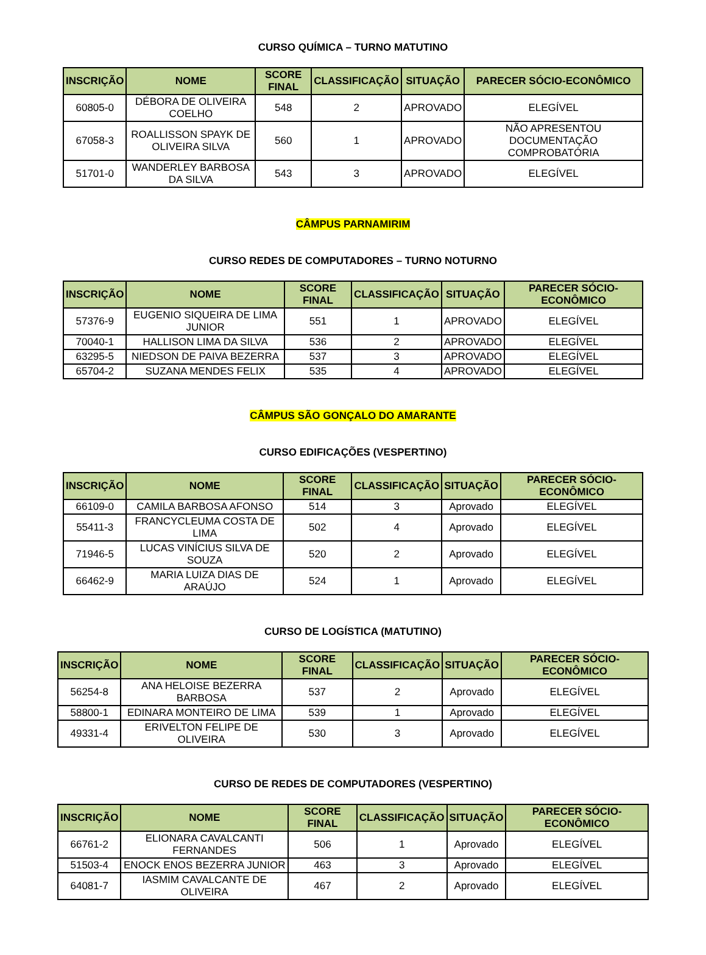CURSO QUÍMICA – TURNO MATUTINO
| INSCRIÇÃO | NOME | SCORE FINAL | CLASSIFICAÇÃO | SITUAÇÃO | PARECER SÓCIO-ECONÔMICO |
| --- | --- | --- | --- | --- | --- |
| 60805-0 | DÉBORA DE OLIVEIRA COELHO | 548 | 2 | APROVADO | ELEGÍVEL |
| 67058-3 | ROALLISSON SPAYK DE OLIVEIRA SILVA | 560 | 1 | APROVADO | NÃO APRESENTOU DOCUMENTAÇÃO COMPROBATÓRIA |
| 51701-0 | WANDERLEY BARBOSA DA SILVA | 543 | 3 | APROVADO | ELEGÍVEL |
CÂMPUS PARNAMIRIM
CURSO REDES DE COMPUTADORES – TURNO NOTURNO
| INSCRIÇÃO | NOME | SCORE FINAL | CLASSIFICAÇÃO | SITUAÇÃO | PARECER SÓCIO-ECONÔMICO |
| --- | --- | --- | --- | --- | --- |
| 57376-9 | EUGENIO SIQUEIRA DE LIMA JUNIOR | 551 | 1 | APROVADO | ELEGÍVEL |
| 70040-1 | HALLISON LIMA DA SILVA | 536 | 2 | APROVADO | ELEGÍVEL |
| 63295-5 | NIEDSON DE PAIVA BEZERRA | 537 | 3 | APROVADO | ELEGÍVEL |
| 65704-2 | SUZANA MENDES FELIX | 535 | 4 | APROVADO | ELEGÍVEL |
CÂMPUS SÃO GONÇALO DO AMARANTE
CURSO EDIFICAÇÕES (VESPERTINO)
| INSCRIÇÃO | NOME | SCORE FINAL | CLASSIFICAÇÃO | SITUAÇÃO | PARECER SÓCIO-ECONÔMICO |
| --- | --- | --- | --- | --- | --- |
| 66109-0 | CAMILA BARBOSA AFONSO | 514 | 3 | Aprovado | ELEGÍVEL |
| 55411-3 | FRANCYCLEUMA COSTA DE LIMA | 502 | 4 | Aprovado | ELEGÍVEL |
| 71946-5 | LUCAS VINÍCIUS SILVA DE SOUZA | 520 | 2 | Aprovado | ELEGÍVEL |
| 66462-9 | MARIA LUIZA DIAS DE ARAÚJO | 524 | 1 | Aprovado | ELEGÍVEL |
CURSO DE LOGÍSTICA (MATUTINO)
| INSCRIÇÃO | NOME | SCORE FINAL | CLASSIFICAÇÃO | SITUAÇÃO | PARECER SÓCIO-ECONÔMICO |
| --- | --- | --- | --- | --- | --- |
| 56254-8 | ANA HELOISE BEZERRA BARBOSA | 537 | 2 | Aprovado | ELEGÍVEL |
| 58800-1 | EDINARA MONTEIRO DE LIMA | 539 | 1 | Aprovado | ELEGÍVEL |
| 49331-4 | ERIVELTON FELIPE DE OLIVEIRA | 530 | 3 | Aprovado | ELEGÍVEL |
CURSO DE REDES DE COMPUTADORES (VESPERTINO)
| INSCRIÇÃO | NOME | SCORE FINAL | CLASSIFICAÇÃO | SITUAÇÃO | PARECER SÓCIO-ECONÔMICO |
| --- | --- | --- | --- | --- | --- |
| 66761-2 | ELIONARA CAVALCANTI FERNANDES | 506 | 1 | Aprovado | ELEGÍVEL |
| 51503-4 | ENOCK ENOS BEZERRA JUNIOR | 463 | 3 | Aprovado | ELEGÍVEL |
| 64081-7 | IASMIM CAVALCANTE DE OLIVEIRA | 467 | 2 | Aprovado | ELEGÍVEL |